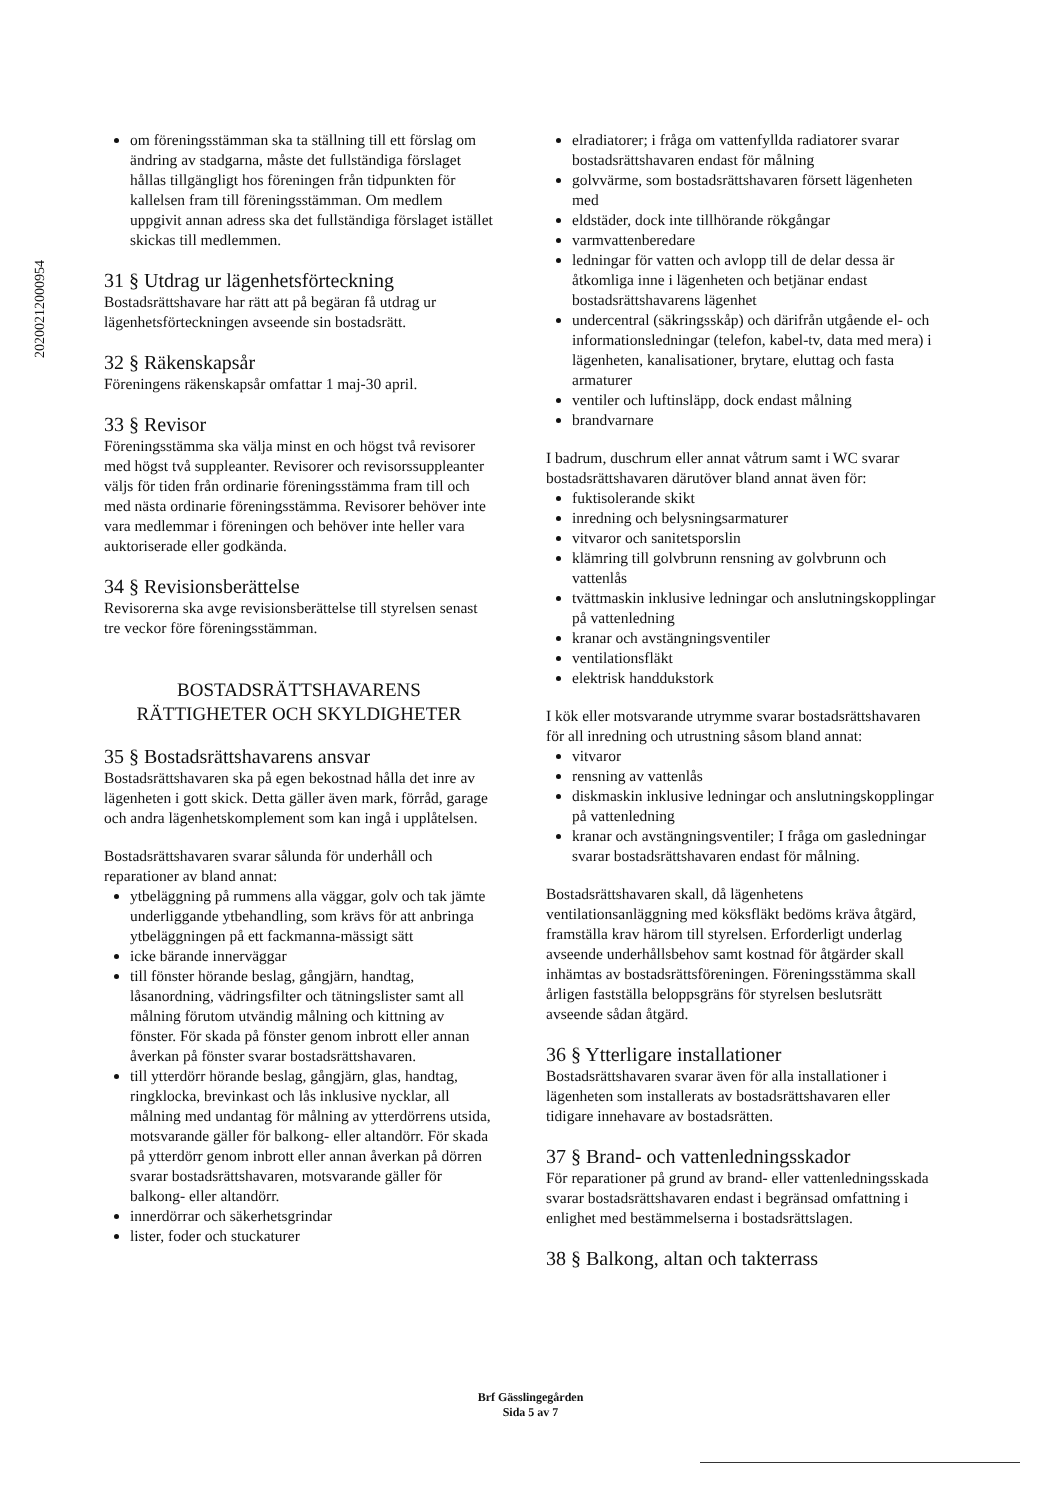20200212000954
om föreningsstämman ska ta ställning till ett förslag om ändring av stadgarna, måste det fullständiga förslaget hållas tillgängligt hos föreningen från tidpunkten för kallelsen fram till föreningsstämman. Om medlem uppgivit annan adress ska det fullständiga förslaget istället skickas till medlemmen.
31 § Utdrag ur lägenhetsförteckning
Bostadsrättshavare har rätt att på begäran få utdrag ur lägenhetsförteckningen avseende sin bostadsrätt.
32 § Räkenskapsår
Föreningens räkenskapsår omfattar 1 maj-30 april.
33 § Revisor
Föreningsstämma ska välja minst en och högst två revisorer med högst två suppleanter. Revisorer och revisorssuppleanter väljs för tiden från ordinarie föreningsstämma fram till och med nästa ordinarie föreningsstämma. Revisorer behöver inte vara medlemmar i föreningen och behöver inte heller vara auktoriserade eller godkända.
34 § Revisionsberättelse
Revisorerna ska avge revisionsberättelse till styrelsen senast tre veckor före föreningsstämman.
BOSTADSRÄTTSHAVARENS
RÄTTIGHETER OCH SKYLDIGHETER
35 § Bostadsrättshavarens ansvar
Bostadsrättshavaren ska på egen bekostnad hålla det inre av lägenheten i gott skick. Detta gäller även mark, förråd, garage och andra lägenhetskomplement som kan ingå i upplåtelsen.
Bostadsrättshavaren svarar sålunda för underhåll och reparationer av bland annat:
ytbeläggning på rummens alla väggar, golv och tak jämte underliggande ytbehandling, som krävs för att anbringa ytbeläggningen på ett fackmanna-mässigt sätt
icke bärande innerväggar
till fönster hörande beslag, gångjärn, handtag, låsanordning, vädringsfilter och tätningslister samt all målning förutom utvändig målning och kittning av fönster. För skada på fönster genom inbrott eller annan åverkan på fönster svarar bostadsrättshavaren.
till ytterdörr hörande beslag, gångjärn, glas, handtag, ringklocka, brevinkast och lås inklusive nycklar, all målning med undantag för målning av ytterdörrens utsida, motsvarande gäller för balkong- eller altandörr. För skada på ytterdörr genom inbrott eller annan åverkan på dörren svarar bostadsrättshavaren, motsvarande gäller för balkong- eller altandörr.
innerdörrar och säkerhetsgrindar
lister, foder och stuckaturer
elradiatorer; i fråga om vattenfyllda radiatorer svarar bostadsrättshavaren endast för målning
golvvärme, som bostadsrättshavaren försett lägenheten med
eldstäder, dock inte tillhörande rökgångar
varmvattenberedare
ledningar för vatten och avlopp till de delar dessa är åtkomliga inne i lägenheten och betjänar endast bostadsrättshavarens lägenhet
undercentral (säkringsskåp) och därifrån utgående el- och informationsledningar (telefon, kabel-tv, data med mera) i lägenheten, kanalisationer, brytare, eluttag och fasta armaturer
ventiler och luftinsläpp, dock endast målning
brandvarnare
I badrum, duschrum eller annat våtrum samt i WC svarar bostadsrättshavaren därutöver bland annat även för:
fuktisolerande skikt
inredning och belysningsarmaturer
vitvaror och sanitetsporslin
klämring till golvbrunn rensning av golvbrunn och vattenlås
tvättmaskin inklusive ledningar och anslutningskopplingar på vattenledning
kranar och avstängningsventiler
ventilationsfläkt
elektrisk handdukstork
I kök eller motsvarande utrymme svarar bostadsrättshavaren för all inredning och utrustning såsom bland annat:
vitvaror
rensning av vattenlås
diskmaskin inklusive ledningar och anslutningskopplingar på vattenledning
kranar och avstängningsventiler; I fråga om gasledningar svarar bostadsrättshavaren endast för målning.
Bostadsrättshavaren skall, då lägenhetens ventilationsanläggning med köksfläkt bedöms kräva åtgärd, framställa krav härom till styrelsen. Erforderligt underlag avseende underhållsbehov samt kostnad för åtgärder skall inhämtas av bostadsrättsföreningen. Föreningsstämma skall årligen fastställa beloppsgräns för styrelsen beslutsrätt avseende sådan åtgärd.
36 § Ytterligare installationer
Bostadsrättshavaren svarar även för alla installationer i lägenheten som installerats av bostadsrättshavaren eller tidigare innehavare av bostadsrätten.
37 § Brand- och vattenledningsskador
För reparationer på grund av brand- eller vattenledningsskada svarar bostadsrättshavaren endast i begränsad omfattning i enlighet med bestämmelserna i bostadsrättslagen.
38 § Balkong, altan och takterrass
Brf Gässlingegården
Sida 5 av 7